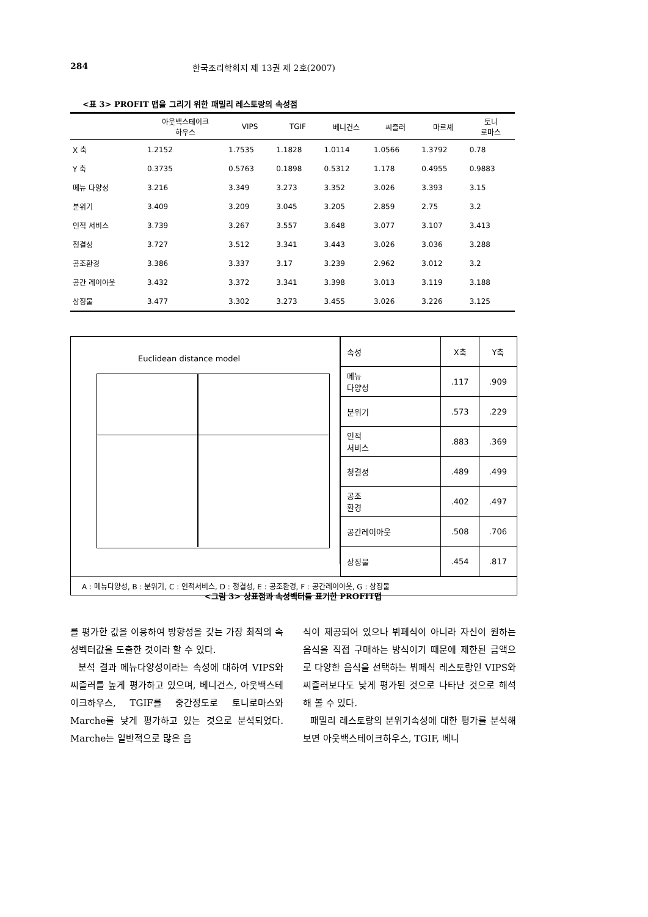284 한국조리학회지 제 13권 제 2호(2007)
<표 3> PROFIT 맵을 그리기 위한 패밀리 레스토랑의 속성점
| | 아웃백스테이크 하우스 | VIPS | TGIF | 베니건스 | 씨즐러 | 마르셰 | 토니 로마스 |
| --- | --- | --- | --- | --- | --- | --- | --- |
| X 축 | 1.2152 | 1.7535 | 1.1828 | 1.0114 | 1.0566 | 1.3792 | 0.78 |
| Y 축 | 0.3735 | 0.5763 | 0.1898 | 0.5312 | 1.178 | 0.4955 | 0.9883 |
| 메뉴 다양성 | 3.216 | 3.349 | 3.273 | 3.352 | 3.026 | 3.393 | 3.15 |
| 분위기 | 3.409 | 3.209 | 3.045 | 3.205 | 2.859 | 2.75 | 3.2 |
| 인적 서비스 | 3.739 | 3.267 | 3.557 | 3.648 | 3.077 | 3.107 | 3.413 |
| 청결성 | 3.727 | 3.512 | 3.341 | 3.443 | 3.026 | 3.036 | 3.288 |
| 공조환경 | 3.386 | 3.337 | 3.17 | 3.239 | 2.962 | 3.012 | 3.2 |
| 공간 레이아웃 | 3.432 | 3.372 | 3.341 | 3.398 | 3.013 | 3.119 | 3.188 |
| 상징물 | 3.477 | 3.302 | 3.273 | 3.455 | 3.026 | 3.226 | 3.125 |
Euclidean distance model
| 속성 | X축 | Y축 |
| --- | --- | --- |
| 메뉴 다양성 | .117 | .909 |
| 분위기 | .573 | .229 |
| 인적 서비스 | .883 | .369 |
| 청결성 | .489 | .499 |
| 공조 환경 | .402 | .497 |
| 공간레이아웃 | .508 | .706 |
| 상징물 | .454 | .817 |
A : 메뉴다양성, B : 분위기, C : 인적서비스, D : 청결성, E : 공조환경, F : 공간레이아웃, G : 상징물
<그림 3> 상표점과 속성벡터를 표기한 PROFIT맵
를 평가한 값을 이용하여 방향성을 갖는 가장 최적의 속성벡터값을 도출한 것이라 할 수 있다.
분석 결과 메뉴다양성이라는 속성에 대하여 VIPS와 씨즐러를 높게 평가하고 있으며, 베니건스, 아웃백스테이크하우스, TGIF를 중간정도로 토니로마스와 Marche를 낮게 평가하고 있는 것으로 분석되었다. Marche는 일반적으로 많은 음
식이 제공되어 있으나 뷔페식이 아니라 자신이 원하는 음식을 직접 구매하는 방식이기 때문에 제한된 금액으로 다양한 음식을 선택하는 뷔페식 레스토랑인 VIPS와 씨즐러보다도 낮게 평가된 것으로 나타난 것으로 해석해 볼 수 있다.
패밀리 레스토랑의 분위기속성에 대한 평가를 분석해 보면 아웃백스테이크하우스, TGIF, 베니